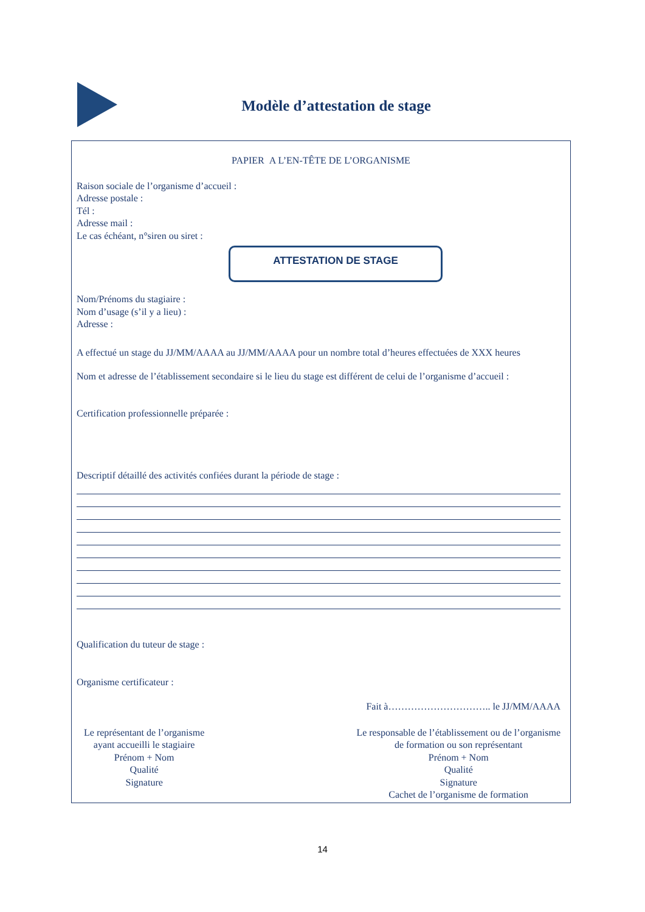Modèle d’attestation de stage
PAPIER A L’EN-TÊTE DE L’ORGANISME
Raison sociale de l’organisme d’accueil :
Adresse postale :
Tél :
Adresse mail :
Le cas échéant, n°siren ou siret :
ATTESTATION DE STAGE
Nom/Prénoms du stagiaire :
Nom d’usage (s’il y a lieu) :
Adresse :
A effectué un stage du JJ/MM/AAAA au JJ/MM/AAAA pour un nombre total d’heures effectuées de XXX heures
Nom et adresse de l’établissement secondaire si le lieu du stage est différent de celui de l’organisme d’accueil :
Certification professionnelle préparée :
Descriptif détaillé des activités confiées durant la période de stage :
Qualification du tuteur de stage :
Organisme certificateur :
Fait à………………………….. le JJ/MM/AAAA
Le représentant de l’organisme
ayant accueilli le stagiaire
Prénom + Nom
Qualité
Signature
Le responsable de l’établissement ou de l’organisme
de formation ou son représentant
Prénom + Nom
Qualité
Signature
Cachet de l’organisme de formation
14